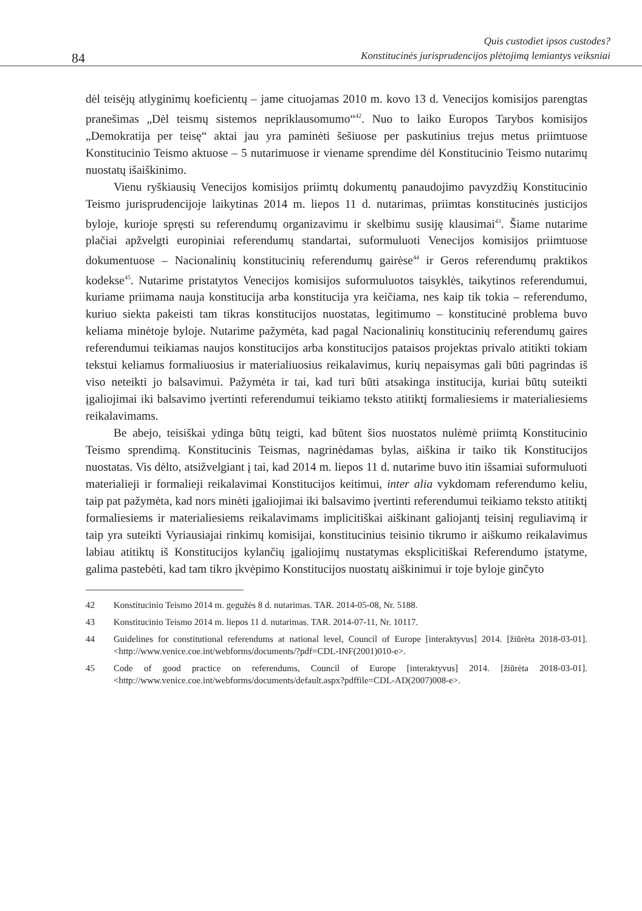84
Quis custodiet ipsos custodes?
Konstitucinės jurisprudencijos plėtojimą lemiantys veiksniai
dėl teisėjų atlyginimų koeficientų – jame cituojamas 2010 m. kovo 13 d. Venecijos komisijos parengtas pranešimas „Dėl teismų sistemos nepriklausomumo“<sup>42</sup>. Nuo to laiko Europos Tarybos komisijos „Demokratija per teisę“ aktai jau yra paminėti šešiuose per paskutinius trejus metus priimtuose Konstitucinio Teismo aktuose – 5 nutarimuose ir viename sprendime dėl Konstitucinio Teismo nutarimų nuostatų išaiškinimo.
Vienu ryškiausių Venecijos komisijos priimtų dokumentų panaudojimo pavyzdžių Konstitucinio Teismo jurisprudencijoje laikytinas 2014 m. liepos 11 d. nutarimas, priimtas konstitucinės justicijos byloje, kurioje spręsti su referendumų organizavimu ir skelbimu susiję klausimai<sup>43</sup>. Šiame nutarime plačiai apžvelgti europiniai referendumų standartai, suformuluoti Venecijos komisijos priimtuose dokumentuose – Nacionalinių konstitucinių referendumų gairėse<sup>44</sup> ir Geros referendumų praktikos kodekse<sup>45</sup>. Nutarime pristatytos Venecijos komisijos suformuluotos taisyklės, taikytinos referendumui, kuriame priimama nauja konstitucija arba konstitucija yra keičiama, nes kaip tik tokia – referendumo, kuriuo siekta pakeisti tam tikras konstitucijos nuostatas, legitimumo – konstitucinė problema buvo keliama minėtoje byloje. Nutarime pažymėta, kad pagal Nacionalinių konstitucinių referendumų gaires referendumui teikiamas naujos konstitucijos arba konstitucijos pataisos projektas privalo atitikti tokiam tekstui keliamus formaliuosius ir materialiuosius reikalavimus, kurių nepaisymas gali būti pagrindas iš viso neteikti jo balsavimui. Pažymėta ir tai, kad turi būti atsakinga institucija, kuriai būtų suteikti įgaliojimai iki balsavimo įvertinti referendumui teikiamo teksto atitiktį formaliesiems ir materialiesiems reikalavimams.
Be abejo, teisiškai ydinga būtų teigti, kad būtent šios nuostatos nulėmė priimtą Konstitucinio Teismo sprendimą. Konstitucinis Teismas, nagrinėdamas bylas, aiškina ir taiko tik Konstitucijos nuostatas. Vis dėlto, atsižvelgiant į tai, kad 2014 m. liepos 11 d. nutarime buvo itin išsamiai suformuluoti materialieji ir formalieji reikalavimai Konstitucijos keitimui, inter alia vykdomam referendumo keliu, taip pat pažymėta, kad nors minėti įgaliojimai iki balsavimo įvertinti referendumui teikiamo teksto atitiktį formaliesiems ir materialiesiems reikalavimams implicitiškai aiškinant galiojantį teisinį reguliavimą ir taip yra suteikti Vyriausiajai rinkimų komisijai, konstitucinius teisinio tikrumo ir aiškumo reikalavimus labiau atitiktų iš Konstitucijos kylančių įgaliojimų nustatymas eksplicitiškai Referendumo įstatyme, galima pastebėti, kad tam tikro įkvėpimo Konstitucijos nuostatų aiškinimui ir toje byloje ginčyto
42 Konstitucinio Teismo 2014 m. gegužės 8 d. nutarimas. TAR. 2014-05-08, Nr. 5188.
43 Konstitucinio Teismo 2014 m. liepos 11 d. nutarimas. TAR. 2014-07-11, Nr. 10117.
44 Guidelines for constitutional referendums at national level, Council of Europe [interaktyvus] 2014. [žiūrėta 2018-03-01]. <http://www.venice.coe.int/webforms/documents/?pdf=CDL-INF(2001)010-e>.
45 Code of good practice on referendums, Council of Europe [interaktyvus] 2014. [žiūrėta 2018-03-01]. <http://www.venice.coe.int/webforms/documents/default.aspx?pdffile=CDL-AD(2007)008-e>.